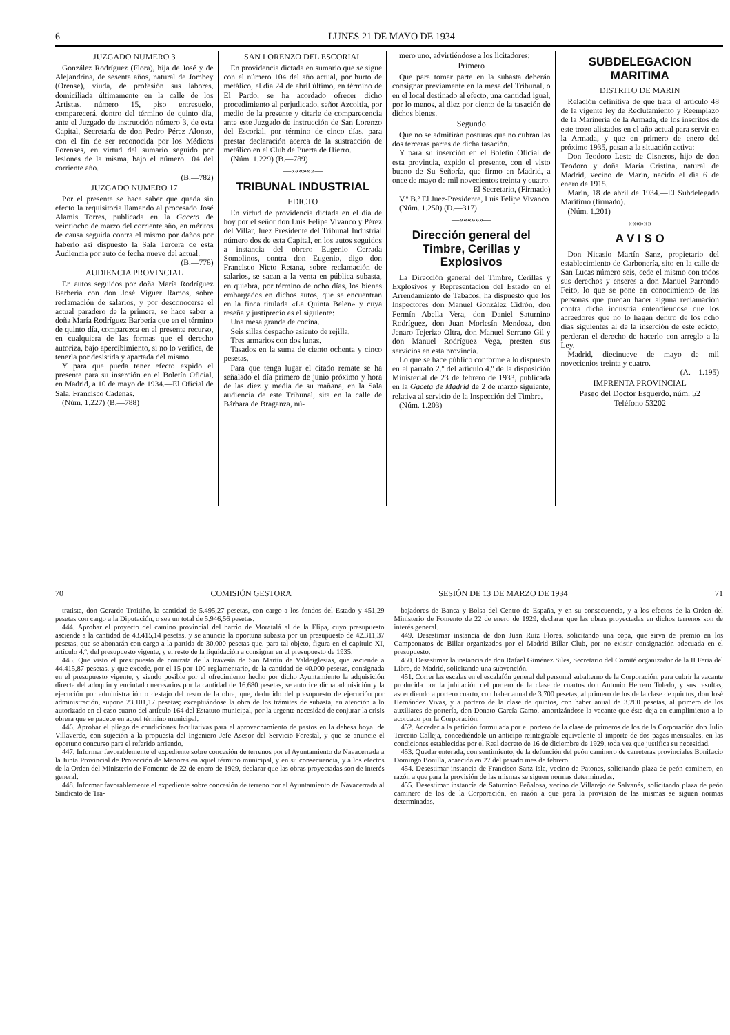6 LUNES 21 DE MAYO DE 1934
JUZGADO NUMERO 3
González Rodríguez (Flora), hija de José y de Alejandrina, de sesenta años, natural de Jombey (Orense), viuda, de profesión sus labores, domiciliada últimamente en la calle de los Artistas, número 15, piso entresuelo, comparecerá, dentro del término de quinto día, ante el Juzgado de instrucción número 3, de esta Capital, Secretaría de don Pedro Pérez Alonso, con el fin de ser reconocida por los Médicos Forenses, en virtud del sumario seguido por lesiones de la misma, bajo el número 104 del corriente año.
(B.—782)
JUZGADO NUMERO 17
Por el presente se hace saber que queda sin efecto la requisitoria llamando al procesado José Alamis Torres, publicada en la Gaceta de veintiocho de marzo del corriente año, en méritos de causa seguida contra el mismo por daños por haberlo así dispuesto la Sala Tercera de esta Audiencia por auto de fecha nueve del actual.
(B.—778)
AUDIENCIA PROVINCIAL
En autos seguidos por doña María Rodríguez Barbería con don José Viguer Ramos, sobre reclamación de salarios, y por desconocerse el actual paradero de la primera, se hace saber a doña María Rodríguez Barbería que en el término de quinto día, comparezca en el presente recurso, en cualquiera de las formas que el derecho autoriza, bajo apercibimiento, si no lo verifica, de tenerla por desistida y apartada del mismo.
Y para que pueda tener efecto expido el presente para su inserción en el Boletín Oficial, en Madrid, a 10 de mayo de 1934.—El Oficial de Sala, Francisco Cadenas.
(Núm. 1.227) (B.—788)
SAN LORENZO DEL ESCORIAL
En providencia dictada en sumario que se sigue con el número 104 del año actual, por hurto de metálico, el día 24 de abril último, en término de El Pardo, se ha acordado ofrecer dicho procedimiento al perjudicado, señor Azcoitia, por medio de la presente y citarle de comparecencia ante este Juzgado de instrucción de San Lorenzo del Escorial, por término de cinco días, para prestar declaración acerca de la sustracción de metálico en el Club de Puerta de Hierro.
(Núm. 1.229) (B.—789)
—«««»»»—
TRIBUNAL INDUSTRIAL
EDICTO
En virtud de providencia dictada en el día de hoy por el señor don Luis Felipe Vivanco y Pérez del Villar, Juez Presidente del Tribunal Industrial número dos de esta Capital, en los autos seguidos a instancia del obrero Eugenio Cerrada Somolinos, contra don Eugenio, digo don Francisco Nieto Retana, sobre reclamación de salarios, se sacan a la venta en pública subasta, en quiebra, por término de ocho días, los bienes embargados en dichos autos, que se encuentran en la finca titulada «La Quinta Belen» y cuya reseña y justiprecio es el siguiente:
Una mesa grande de cocina.
Seis sillas despacho asiento de rejilla.
Tres armarios con dos lunas.
Tasados en la suma de ciento ochenta y cinco pesetas.
Para que tenga lugar el citado remate se ha señalado el día primero de junio próximo y hora de las diez y media de su mañana, en la Sala audiencia de este Tribunal, sita en la calle de Bárbara de Braganza, nú-
mero uno, advirtiéndose a los licitadores:
Primero
Que para tomar parte en la subasta deberán consignar previamente en la mesa del Tribunal, o en el local destinado al efecto, una cantidad igual, por lo menos, al diez por ciento de la tasación de dichos bienes.
Segundo
Que no se admitirán posturas que no cubran las dos terceras partes de dicha tasación.
Y para su inserción en el Boletín Oficial de esta provincia, expido el presente, con el visto bueno de Su Señoría, que firmo en Madrid, a once de mayo de mil novecientos treinta y cuatro.
El Secretario, (Firmado)
V.º B.º El Juez-Presidente, Luis Felipe Vivanco
(Núm. 1.250) (D.—317)
—«««»»»—
Dirección general del Timbre, Cerillas y Explosivos
La Dirección general del Timbre, Cerillas y Explosivos y Representación del Estado en el Arrendamiento de Tabacos, ha dispuesto que los Inspectores don Manuel González Cidrón, don Fermín Abella Vera, don Daniel Saturnino Rodríguez, don Juan Morlesín Mendoza, don Jenaro Tejerizo Oltra, don Manuel Serrano Gil y don Manuel Rodríguez Vega, presten sus servicios en esta provincia.
Lo que se hace público conforme a lo dispuesto en el párrafo 2.º del artículo 4.º de la disposición Ministerial de 23 de febrero de 1933, publicada en la Gaceta de Madrid de 2 de marzo siguiente, relativa al servicio de la Inspección del Timbre.
(Núm. 1.203)
SUBDELEGACION MARITIMA
DISTRITO DE MARIN
Relación definitiva de que trata el artículo 48 de la vigente ley de Reclutamiento y Reemplazo de la Marinería de la Armada, de los inscritos de este trozo alistados en el año actual para servir en la Armada, y que en primero de enero del próximo 1935, pasan a la situación activa:
Don Teodoro Leste de Cisneros, hijo de don Teodoro y doña María Cristina, natural de Madrid, vecino de Marín, nacido el día 6 de enero de 1915.
Marín, 18 de abril de 1934.—El Subdelegado Marítimo (firmado).
(Núm. 1.201)
—«««»»»—
A V I S O
Don Nicasio Martín Sanz, propietario del establecimiento de Carbonería, sito en la calle de San Lucas número seis, cede el mismo con todos sus derechos y enseres a don Manuel Parrondo Feito, lo que se pone en conocimiento de las personas que puedan hacer alguna reclamación contra dicha industria entendiéndose que los acreedores que no lo hagan dentro de los ocho días siguientes al de la inserción de este edicto, perderan el derecho de hacerlo con arreglo a la Ley.
Madrid, diecinueve de mayo de mil novecienios treinta y cuatro.
(A.—1.195)
IMPRENTA PROVINCIAL
Paseo del Doctor Esquerdo, núm. 52
Teléfono 53202
70 COMISIÓN GESTORA SESIÓN DE 13 DE MARZO DE 1934 71
tratista, don Gerardo Troitiño, la cantidad de 5.495,27 pesetas, con cargo a los fondos del Estado y 451,29 pesetas con cargo a la Diputación, o sea un total de 5.946,56 pesetas.
444. Aprobar el proyecto del camino provincial del barrio de Moratalá al de la Elipa, cuyo presupuesto asciende a la cantidad de 43.415,14 pesetas, y se anuncie la oportuna subasta por un presupuesto de 42.311,37 pesetas, que se abonarán con cargo a la partida de 30.000 pesetas que, para tal objeto, figura en el capítulo XI, artículo 4.º, del presupuesto vigente, y el resto de la liquidación a consignar en el presupuesto de 1935.
445. Que visto el presupuesto de contrata de la travesía de San Martín de Valdeiglesias, que asciende a 44.415,87 pesetas, y que excede, por el 15 por 100 reglamentario, de la cantidad de 40.000 pesetas, consignada en el presupuesto vigente, y siendo posible por el ofrecimiento hecho por dicho Ayuntamiento la adquisición directa del adoquín y encintado necesarios por la cantidad de 16.680 pesetas, se autorice dicha adquisición y la ejecución por administración o destajo del resto de la obra, que, deducido del presupuesto de ejecución por administración, supone 23.101,17 pesetas; exceptuándose la obra de los trámites de subasta, en atención a lo autorizado en el caso cuarto del artículo 164 del Estatuto municipal, por la urgente necesidad de conjurar la crisis obrera que se padece en aquel término municipal.
446. Aprobar el pliego de condiciones facultativas para el aprovechamiento de pastos en la dehesa boyal de Villaverde, con sujeción a la propuesta del Ingeniero Jefe Asesor del Servicio Forestal, y que se anuncie el oportuno concurso para el referido arriendo.
447. Informar favorablemente el expediente sobre concesión de terrenos por el Ayuntamiento de Navacerrada a la Junta Provincial de Protección de Menores en aquel término municipal, y en su consecuencia, y a los efectos de la Orden del Ministerio de Fomento de 22 de enero de 1929, declarar que las obras proyectadas son de interés general.
448. Informar favorablemente el expediente sobre concesión de terreno por el Ayuntamiento de Navacerrada al Sindicato de Tra-
bajadores de Banca y Bolsa del Centro de España, y en su consecuencia, y a los efectos de la Orden del Ministerio de Fomento de 22 de enero de 1929, declarar que las obras proyectadas en dichos terrenos son de interés general.
449. Desestimar instancia de don Juan Ruiz Flores, solicitando una copa, que sirva de premio en los Campeonatos de Billar organizados por el Madrid Billar Club, por no existir consignación adecuada en el presupuesto.
450. Desestimar la instancia de don Rafael Giménez Siles, Secretario del Comité organizador de la II Feria del Libro, de Madrid, solicitando una subvención.
451. Correr las escalas en el escalafón general del personal subalterno de la Corporación, para cubrir la vacante producida por la jubilación del portero de la clase de cuartos don Antonio Herrero Toledo, y sus resultas, ascendiendo a portero cuarto, con haber anual de 3.700 pesetas, al primero de los de la clase de quintos, don José Hernández Vivas, y a portero de la clase de quintos, con haber anual de 3.200 pesetas, al primero de los auxiliares de portería, don Donato García Gamo, amortizándose la vacante que éste deja en cumplimiento a lo acordado por la Corporación.
452. Acceder a la petición formulada por el portero de la clase de primeros de los de la Corporación don Julio Terceño Calleja, concediéndole un anticipo reintegrable equivalente al importe de dos pagas mensuales, en las condiciones establecidas por el Real decreto de 16 de diciembre de 1929, toda vez que justifica su necesidad.
453. Quedar enterada, con sentimiento, de la defunción del peón caminero de carreteras provinciales Bonifacio Domingo Bonilla, acaecida en 27 del pasado mes de febrero.
454. Desestimar instancia de Francisco Sanz Isla, vecino de Patones, solicitando plaza de peón caminero, en razón a que para la provisión de las mismas se siguen normas determinadas.
455. Desestimar instancia de Saturnino Peñalosa, vecino de Villarejo de Salvanés, solicitando plaza de peón caminero de los de la Corporación, en razón a que para la provisión de las mismas se siguen normas determinadas.